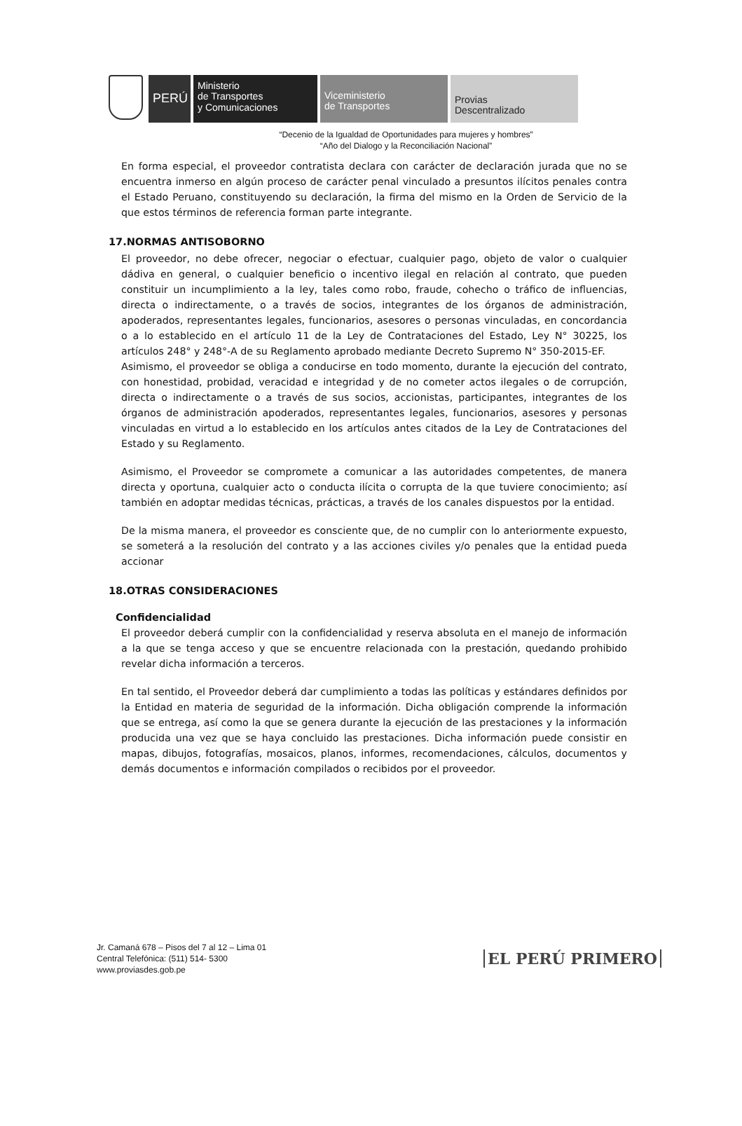PERÚ
Ministerio
de Transportes
y Comunicaciones
Viceministerio
de Transportes
Provias
Descentralizado
“Decenio de la Igualdad de Oportunidades para mujeres y hombres”
“Año del Dialogo y la Reconciliación Nacional”
En forma especial, el proveedor contratista declara con carácter de declaración jurada que no se encuentra inmerso en algún proceso de carácter penal vinculado a presuntos ilícitos penales contra el Estado Peruano, constituyendo su declaración, la firma del mismo en la Orden de Servicio de la que estos términos de referencia forman parte integrante.
17.NORMAS ANTISOBORNO
El proveedor, no debe ofrecer, negociar o efectuar, cualquier pago, objeto de valor o cualquier dádiva en general, o cualquier beneficio o incentivo ilegal en relación al contrato, que pueden constituir un incumplimiento a la ley, tales como robo, fraude, cohecho o tráfico de influencias, directa o indirectamente, o a través de socios, integrantes de los órganos de administración, apoderados, representantes legales, funcionarios, asesores o personas vinculadas, en concordancia o a lo establecido en el artículo 11 de la Ley de Contrataciones del Estado, Ley N° 30225, los artículos 248° y 248°-A de su Reglamento aprobado mediante Decreto Supremo N° 350-2015-EF.
Asimismo, el proveedor se obliga a conducirse en todo momento, durante la ejecución del contrato, con honestidad, probidad, veracidad e integridad y de no cometer actos ilegales o de corrupción, directa o indirectamente o a través de sus socios, accionistas, participantes, integrantes de los órganos de administración apoderados, representantes legales, funcionarios, asesores y personas vinculadas en virtud a lo establecido en los artículos antes citados de la Ley de Contrataciones del Estado y su Reglamento.
Asimismo, el Proveedor se compromete a comunicar a las autoridades competentes, de manera directa y oportuna, cualquier acto o conducta ilícita o corrupta de la que tuviere conocimiento; así también en adoptar medidas técnicas, prácticas, a través de los canales dispuestos por la entidad.
De la misma manera, el proveedor es consciente que, de no cumplir con lo anteriormente expuesto, se someterá a la resolución del contrato y a las acciones civiles y/o penales que la entidad pueda accionar
18.OTRAS CONSIDERACIONES
Confidencialidad
El proveedor deberá cumplir con la confidencialidad y reserva absoluta en el manejo de información a la que se tenga acceso y que se encuentre relacionada con la prestación, quedando prohibido revelar dicha información a terceros.
En tal sentido, el Proveedor deberá dar cumplimiento a todas las políticas y estándares definidos por la Entidad en materia de seguridad de la información. Dicha obligación comprende la información que se entrega, así como la que se genera durante la ejecución de las prestaciones y la información producida una vez que se haya concluido las prestaciones. Dicha información puede consistir en mapas, dibujos, fotografías, mosaicos, planos, informes, recomendaciones, cálculos, documentos y demás documentos e información compilados o recibidos por el proveedor.
Jr. Camaná 678 – Pisos del 7 al 12 – Lima 01
Central Telefónica: (511) 514- 5300
www.proviasdes.gob.pe
EL PERÚ PRIMERO